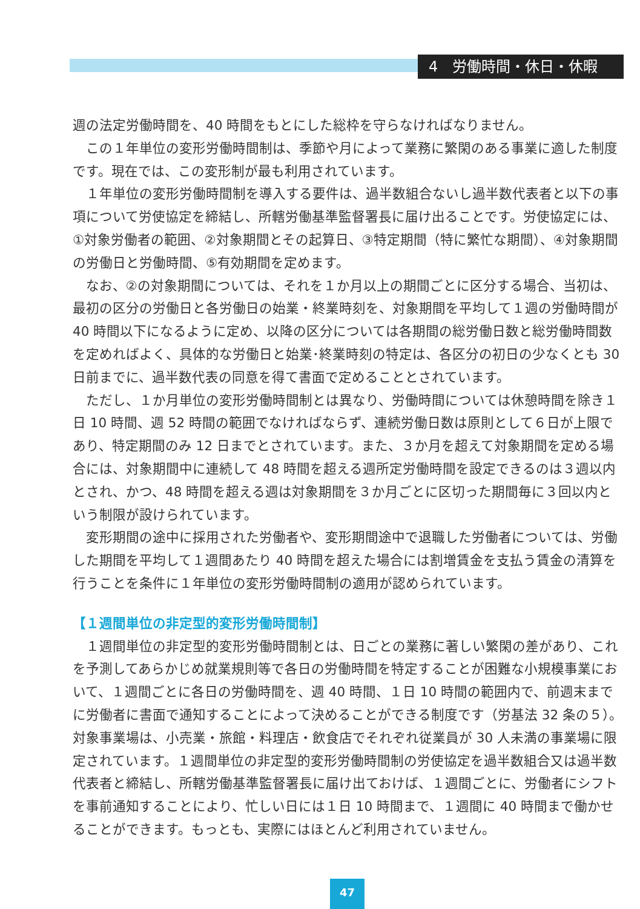4　労働時間・休日・休暇
週の法定労働時間を、40 時間をもとにした総枠を守らなければなりません。
この１年単位の変形労働時間制は、季節や月によって業務に繁閑のある事業に適した制度です。現在では、この変形制が最も利用されています。
１年単位の変形労働時間制を導入する要件は、過半数組合ないし過半数代表者と以下の事項について労使協定を締結し、所轄労働基準監督署長に届け出ることです。労使協定には、①対象労働者の範囲、②対象期間とその起算日、③特定期間（特に繁忙な期間）、④対象期間の労働日と労働時間、⑤有効期間を定めます。
なお、②の対象期間については、それを１か月以上の期間ごとに区分する場合、当初は、最初の区分の労働日と各労働日の始業・終業時刻を、対象期間を平均して１週の労働時間が 40 時間以下になるように定め、以降の区分については各期間の総労働日数と総労働時間数を定めればよく、具体的な労働日と始業･終業時刻の特定は、各区分の初日の少なくとも 30 日前までに、過半数代表の同意を得て書面で定めることとされています。
ただし、１か月単位の変形労働時間制とは異なり、労働時間については休憩時間を除き１日 10 時間、週 52 時間の範囲でなければならず、連続労働日数は原則として６日が上限であり、特定期間のみ 12 日までとされています。また、３か月を超えて対象期間を定める場合には、対象期間中に連続して 48 時間を超える週所定労働時間を設定できるのは３週以内とされ、かつ、48 時間を超える週は対象期間を３か月ごとに区切った期間毎に３回以内という制限が設けられています。
変形期間の途中に採用された労働者や、変形期間途中で退職した労働者については、労働した期間を平均して１週間あたり 40 時間を超えた場合には割増賃金を支払う賃金の清算を行うことを条件に１年単位の変形労働時間制の適用が認められています。
【１週間単位の非定型的変形労働時間制】
１週間単位の非定型的変形労働時間制とは、日ごとの業務に著しい繁閑の差があり、これを予測してあらかじめ就業規則等で各日の労働時間を特定することが困難な小規模事業において、１週間ごとに各日の労働時間を、週 40 時間、１日 10 時間の範囲内で、前週末までに労働者に書面で通知することによって決めることができる制度です（労基法 32 条の５）。対象事業場は、小売業・旅館・料理店・飲食店でそれぞれ従業員が 30 人未満の事業場に限定されています。１週間単位の非定型的変形労働時間制の労使協定を過半数組合又は過半数代表者と締結し、所轄労働基準監督署長に届け出ておけば、１週間ごとに、労働者にシフトを事前通知することにより、忙しい日には１日 10 時間まで、１週間に 40 時間まで働かせることができます。もっとも、実際にはほとんど利用されていません。
47